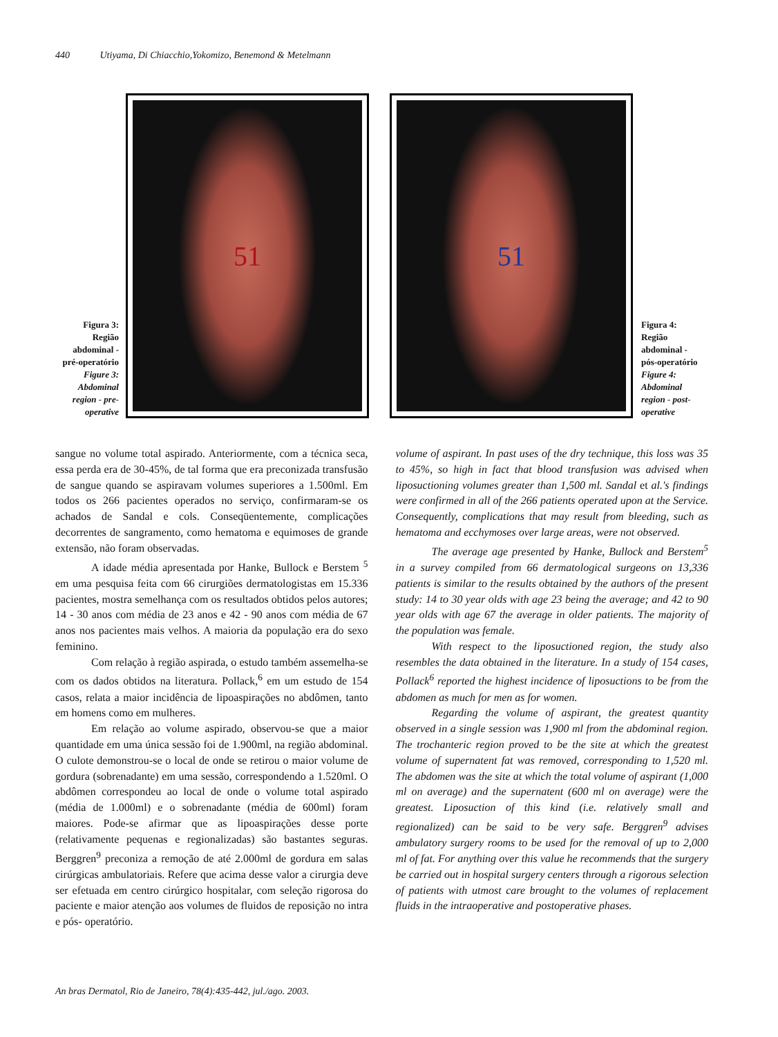440 Utiyama, Di Chiacchio,Yokomizo, Benemond & Metelmann
Figura 3: Região abdominal - pré-operatório
Figure 3: Abdominal region - pre-operative
51
51
Figura 4: Região abdominal - pós-operatório
Figure 4: Abdominal region - post-operative
sangue no volume total aspirado. Anteriormente, com a técnica seca, essa perda era de 30-45%, de tal forma que era preconizada transfusão de sangue quando se aspiravam volumes superiores a 1.500ml. Em todos os 266 pacientes operados no serviço, confirmaram-se os achados de Sandal e cols. Conseqüentemente, complicações decorrentes de sangramento, como hematoma e equimoses de grande extensão, não foram observadas.
A idade média apresentada por Hanke, Bullock e Berstem <sup>5</sup> em uma pesquisa feita com 66 cirurgiões dermatologistas em 15.336 pacientes, mostra semelhança com os resultados obtidos pelos autores; 14 - 30 anos com média de 23 anos e 42 - 90 anos com média de 67 anos nos pacientes mais velhos. A maioria da população era do sexo feminino.
Com relação à região aspirada, o estudo também assemelha-se com os dados obtidos na literatura. Pollack,<sup>6</sup> em um estudo de 154 casos, relata a maior incidência de lipoaspirações no abdômen, tanto em homens como em mulheres.
Em relação ao volume aspirado, observou-se que a maior quantidade em uma única sessão foi de 1.900ml, na região abdominal. O culote demonstrou-se o local de onde se retirou o maior volume de gordura (sobrenadante) em uma sessão, correspondendo a 1.520ml. O abdômen correspondeu ao local de onde o volume total aspirado (média de 1.000ml) e o sobrenadante (média de 600ml) foram maiores. Pode-se afirmar que as lipoaspirações desse porte (relativamente pequenas e regionalizadas) são bastantes seguras. Berggren<sup>9</sup> preconiza a remoção de até 2.000ml de gordura em salas cirúrgicas ambulatoriais. Refere que acima desse valor a cirurgia deve ser efetuada em centro cirúrgico hospitalar, com seleção rigorosa do paciente e maior atenção aos volumes de fluidos de reposição no intra e pós- operatório.
volume of aspirant. In past uses of the dry technique, this loss was 35 to 45%, so high in fact that blood transfusion was advised when liposuctioning volumes greater than 1,500 ml. Sandal et al.'s findings were confirmed in all of the 266 patients operated upon at the Service. Consequently, complications that may result from bleeding, such as hematoma and ecchymoses over large areas, were not observed.
The average age presented by Hanke, Bullock and Berstem<sup>5</sup> in a survey compiled from 66 dermatological surgeons on 13,336 patients is similar to the results obtained by the authors of the present study: 14 to 30 year olds with age 23 being the average; and 42 to 90 year olds with age 67 the average in older patients. The majority of the population was female.
With respect to the liposuctioned region, the study also resembles the data obtained in the literature. In a study of 154 cases, Pollack<sup>6</sup> reported the highest incidence of liposuctions to be from the abdomen as much for men as for women.
Regarding the volume of aspirant, the greatest quantity observed in a single session was 1,900 ml from the abdominal region. The trochanteric region proved to be the site at which the greatest volume of supernatent fat was removed, corresponding to 1,520 ml. The abdomen was the site at which the total volume of aspirant (1,000 ml on average) and the supernatent (600 ml on average) were the greatest. Liposuction of this kind (i.e. relatively small and regionalized) can be said to be very safe. Berggren<sup>9</sup> advises ambulatory surgery rooms to be used for the removal of up to 2,000 ml of fat. For anything over this value he recommends that the surgery be carried out in hospital surgery centers through a rigorous selection of patients with utmost care brought to the volumes of replacement fluids in the intraoperative and postoperative phases.
An bras Dermatol, Rio de Janeiro, 78(4):435-442, jul./ago. 2003.